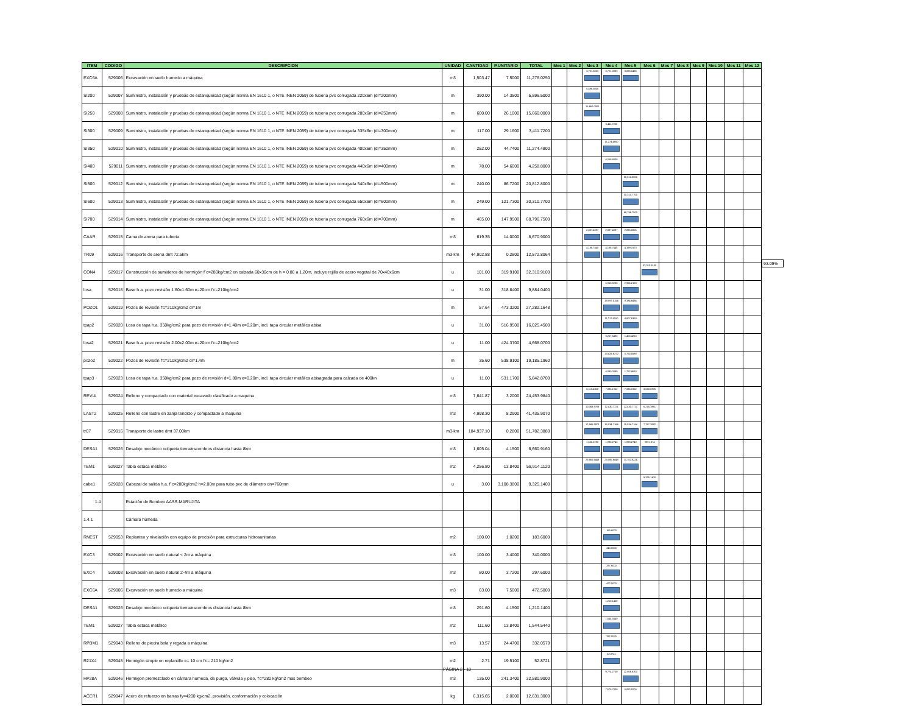| ITEM | CODIGO | DESCRIPCION | UNIDAD | CANTIDAD | P.UNITARIO | TOTAL | Mes 1 | Mes 2 | Mes 3 | Mes 4 | Mes 5 | Mes 6 | Mes 7 | Mes 8 | Mes 9 | Mes 10 | Mes 11 | Mes 12 |
| --- | --- | --- | --- | --- | --- | --- | --- | --- | --- | --- | --- | --- | --- | --- | --- | --- | --- | --- |
| EXC6A | 529006 | Excavación en suelo humedo a máquina | m3 | 1,503.47 | 7.5000 | 11,276.0250 | | | 3,721.0883 | 3,721.0883 | 3,833.8485 | | | | | | | |
| SI200 | 529007 | Suministro, instalación y pruebas de estanqueidad (según norma EN 1610 1, o NTE INEN 2059) de tuberia pvc corrugada 220x6m (di=200mm) | m | 390.00 | 14.3500 | 5,596.5000 | | | 5,596.5000 | | | | | | | | | |
| SI250 | 529008 | Suministro, instalación y pruebas de estanqueidad (según norma EN 1610 1, o NTE INEN 2059) de tuberia pvc corrugada 280x6m (di=250mm) | m | 600.00 | 26.1000 | 15,660.0000 | | | 15,660.0000 | | | | | | | | | |
| SI300 | 529009 | Suministro, instalación y pruebas de estanqueidad (según norma EN 1610 1, o NTE INEN 2059) de tuberia pvc corrugada 335x6m (di=300mm) | m | 117.00 | 29.1600 | 3,411.7200 | | | | 3,411.7200 | | | | | | | | |
| SI350 | 529010 | Suministro, instalación y pruebas de estanqueidad (según norma EN 1610 1, o NTE INEN 2059) de tuberia pvc corrugada 400x6m (di=350mm) | m | 252.00 | 44.7400 | 11,274.4800 | | | | 11,274.4800 | | | | | | | | |
| SI400 | 529011 | Suministro, instalación y pruebas de estanqueidad (según norma EN 1610 1, o NTE INEN 2059) de tuberia pvc corrugada 440x6m (di=400mm) | m | 78.00 | 54.6000 | 4,258.8000 | | | | 4,258.8000 | | | | | | | | |
| SI500 | 529012 | Suministro, instalación y pruebas de estanqueidad (según norma EN 1610 1, o NTE INEN 2059) de tuberia pvc corrugada 540x6m (di=500mm) | m | 240.00 | 86.7200 | 20,812.8000 | | | | | 20,812.8000 | | | | | | | |
| SI600 | 529013 | Suministro, instalación y pruebas de estanqueidad (según norma EN 1610 1, o NTE INEN 2059) de tuberia pvc corrugada 650x6m (di=600mm) | m | 249.00 | 121.7300 | 30,310.7700 | | | | | 30,310.7700 | | | | | | | |
| SI700 | 529014 | Suministro, instalación y pruebas de estanqueidad (según norma EN 1610 1, o NTE INEN 2059) de tuberia pvc corrugada 760x6m (di=700mm) | m | 465.00 | 147.9500 | 68,796.7500 | | | | | 68,796.7500 | | | | | | | |
| CAAR | 529015 | Cama de arena para tuberia | m3 | 619.35 | 14.0000 | 8,670.9000 | | | 2,887.4097 | 2,887.4097 | 2,896.0806 | | | | | | | |
| TR09 | 529016 | Transporte de arena dmt 72.5km | m3-km | 44,902.88 | 0.2800 | 12,572.8064 | | | 4,186.7445 | 4,186.7445 | 4,199.3173 | | | | | | | |
| CON4 | 529017 | Construcción de sumideros de hormigón f´c=280kg/cm2 en calzada 60x30cm de h = 0.80 a 1.20m, incluye rejilla de acero vegetal de 70x40x6cm | u | 101.00 | 319.9100 | 32,310.9100 | | | | | | 32,310.9100 | | | | | | |
| losa | 529018 | Base h.a. pozo revisión 1.60x1.60m e=20cm f'c=210kg/cm2 | u | 31.00 | 318.8400 | 9,884.0400 | | | | 6,918.8280 | 2,965.2120 | | | | | | | |
| POZO1 | 529019 | Pozos de revisión f'c=210kg/cm2 di=1m | m | 57.64 | 473.3200 | 27,282.1648 | | | | 19,097.5154 | 8,184.6494 | | | | | | | |
| tpap2 | 529020 | Losa de tapa h.a. 350kg/cm2 para pozo de revisión d=1.40m e=0.20m, incl. tapa circular metálica abisa | u | 31.00 | 516.9500 | 16,025.4500 | | | | 11,217.8150 | 4,807.6350 | | | | | | | |
| losa2 | 529021 | Base h.a. pozo revisión 2.00x2.00m e=20cm f'c=210kg/cm2 | u | 11.00 | 424.3700 | 4,668.0700 | | | | 3,267.6490 | 1,400.4210 | | | | | | | |
| pozo2 | 529022 | Pozos de revisión f'c=210kg/cm2 di=1.4m | m | 35.60 | 538.9100 | 19,185.1960 | | | | 13,429.6372 | 5,755.5588 | | | | | | | |
| tpap3 | 529023 | Losa de tapa h.a. 350kg/cm2 para pozo de revisión d=1.80m e=0.20m, incl. tapa circular metálica abisagrada para calzada de 400kn | u | 11.00 | 531.1700 | 5,842.8700 | | | | 4,090.0090 | 1,752.8610 | | | | | | | |
| REVI4 | 529024 | Relleno y compactado con material excavado clasificado a maquina | m3 | 7,641.87 | 3.2000 | 24,453.9840 | | | 6,113.4960 | 7,336.1952 | 7,336.1952 | 3,668.0976 | | | | | | |
| LAST2 | 529025 | Relleno con lastre en zanja tendido y compactado a maquina | m3 | 4,998.30 | 8.2900 | 41,435.9070 | | | 10,358.9768 | 12,430.7721 | 12,430.7721 | 6,215.3861 | | | | | | |
| tr07 | 529016 | Transporte de lastre dmt 37.00km | m3-km | 184,937.10 | 0.2800 | 51,782.3880 | | | 12,945.5970 | 15,534.7164 | 15,534.7164 | 7,767.3582 | | | | | | |
| DESA1 | 529026 | Desalojo mecánico volqueta tierra/escombros distancia hasta 8km | m3 | 1,605.04 | 4.1500 | 6,660.9160 | | | 1,665.2290 | 1,998.2748 | 1,998.2748 | 999.1374 | | | | | | |
| TEM1 | 529027 | Tabla estaca metálico | m2 | 4,256.80 | 13.8400 | 58,914.1120 | | | 23,565.6448 | 23,565.6448 | 11,782.8224 | | | | | | | |
| cabe1 | 529028 | Cabezal de salida h.a. f´c=280kg/cm2 h=2.00m para tubo pvc de diámetro dn=760mm | u | 3.00 | 3,108.3800 | 9,325.1400 | | | | | | 9,325.1400 | | | | | | |
| 1.4 | | Estación de Bombeo AASS-MARUJITA | | | | | | | | | | | | | | | | |
| 1.4.1 | | Cámara húmeda | | | | | | | | | | | | | | | | |
| RNEST | 529053 | Replanteo y nivelación con equipo de precisión para estructuras hidrosanitarias | m2 | 180.00 | 1.0200 | 183.6000 | | | | 183.6000 | | | | | | | | |
| EXC3 | 529002 | Excavación en suelo natural < 2m a máquina | m3 | 100.00 | 3.4000 | 340.0000 | | | | 340.0000 | | | | | | | | |
| EXC4 | 529003 | Excavación en suelo natural 2-4m a máquina | m3 | 80.00 | 3.7200 | 297.6000 | | | | 297.6000 | | | | | | | | |
| EXC6A | 529006 | Excavación en suelo humedo a máquina | m3 | 63.00 | 7.5000 | 472.5000 | | | | 472.5000 | | | | | | | | |
| DESA1 | 529026 | Desalojo mecánico volqueta tierra/escombros distancia hasta 8km | m3 | 291.60 | 4.1500 | 1,210.1400 | | | | 1,210.1400 | | | | | | | | |
| TEM1 | 529027 | Tabla estaca metálico | m2 | 111.60 | 13.8400 | 1,544.5440 | | | | 1,544.5440 | | | | | | | | |
| RPBM1 | 529043 | Relleno de piedra bola y regada a máquina | m3 | 13.57 | 24.4700 | 332.0579 | | | | 332.0579 | | | | | | | | |
| R21X4 | 529045 | Hormigón simple en replantillo e= 10 cm f'c= 210 kg/cm2 | m2 | 2.71 | 19.5100 | 52.8721 | | | | 52.8721 | | | | | | | | |
| HP28A | 529046 | Hormigon premezclado en cámara humeda, de purga, válvula y piso, f'c=280 kg/cm2 mas bombeo | m3 | 135.00 | 241.3400 | 32,580.9000 | | | | 9,774.2700 | 22,806.6300 | | | | | | | |
| ACER1 | 529047 | Acero de refuerzo en barras fy=4200 kg/cm2, provisión, conformación y colocación | kg | 6,315.65 | 2.0000 | 12,631.3000 | | | | 7,578.7800 | 5,052.5200 | | | | | | | |
93.09%
PÁGINA 2 - 18